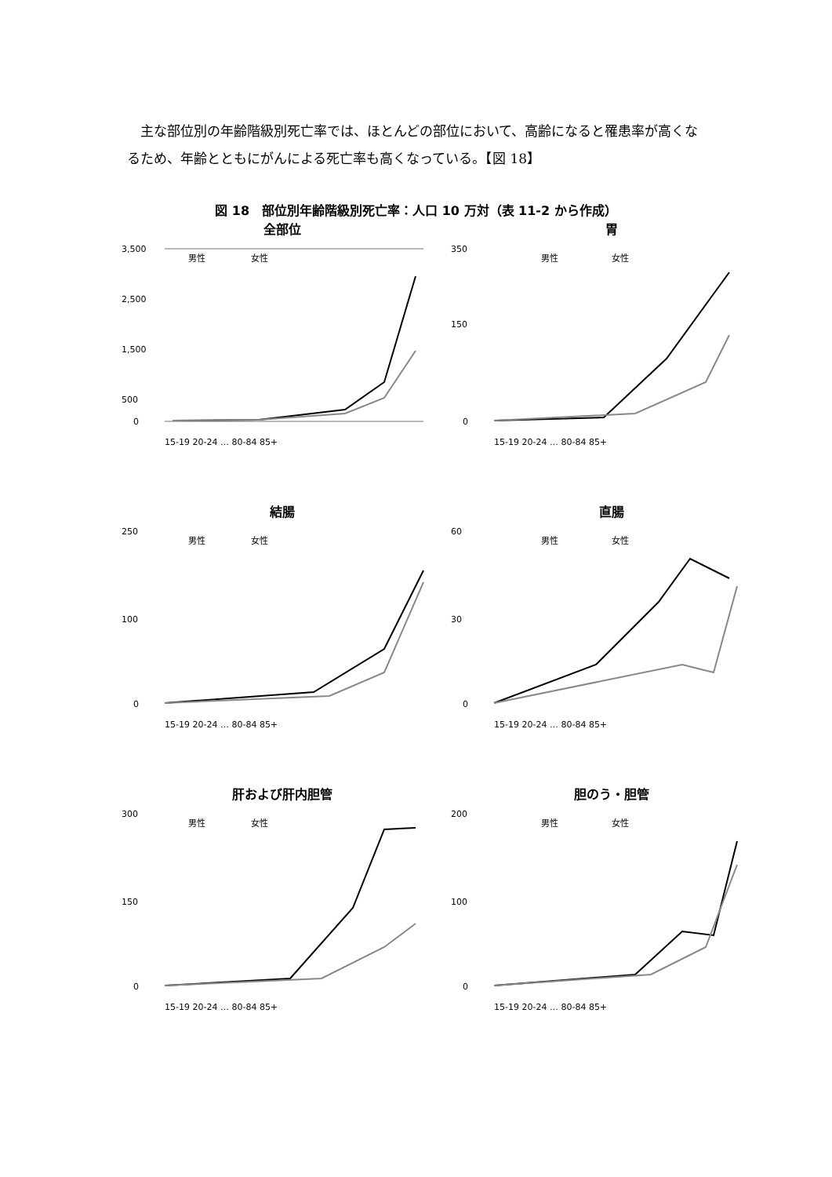主な部位別の年齢階級別死亡率では、ほとんどの部位において、高齢になると罹患率が高くなるため、年齢とともにがんによる死亡率も高くなっている。【図 18】
図 18　部位別年齢階級別死亡率：人口 10 万対（表 11-2 から作成）
全部位
3,500
2,500
1,500
500
0
男性
女性
15-19 20-24 … 80-84 85+
胃
350
150
0
男性
女性
15-19 20-24 … 80-84 85+
結腸
250
100
0
男性
女性
15-19 20-24 … 80-84 85+
直腸
60
30
0
男性
女性
15-19 20-24 … 80-84 85+
肝および肝内胆管
300
150
0
男性
女性
15-19 20-24 … 80-84 85+
胆のう・胆管
200
100
0
男性
女性
15-19 20-24 … 80-84 85+